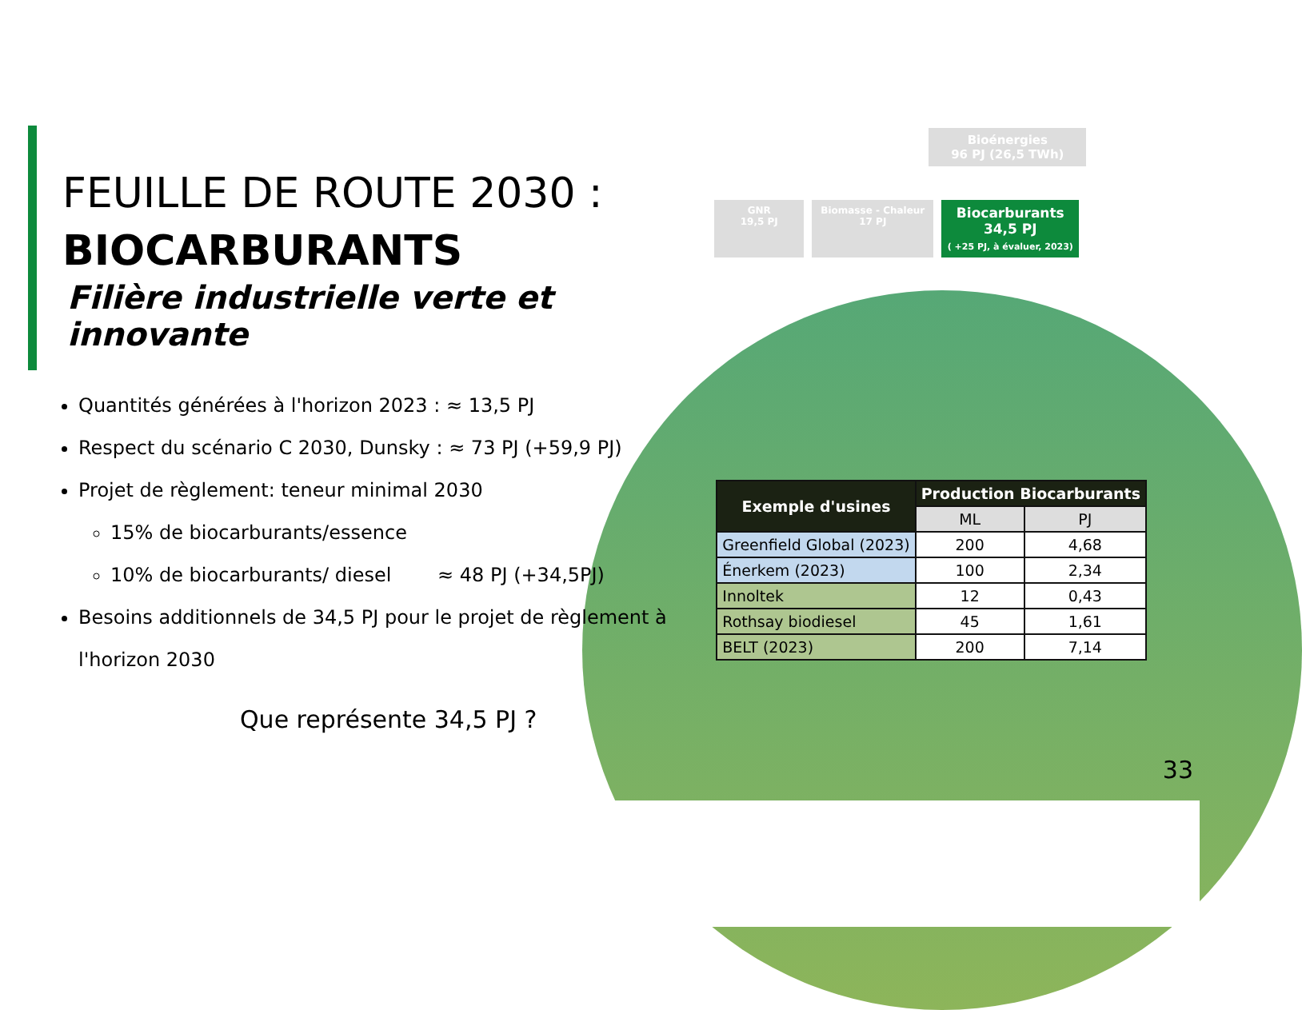FEUILLE DE ROUTE 2030 :
BIOCARBURANTS
Filière industrielle verte et innovante
Quantités générées à l'horizon 2023 : ≈ 13,5 PJ
Respect du scénario C 2030, Dunsky : ≈ 73 PJ (+59,9 PJ)
Projet de règlement: teneur minimal 2030
15% de biocarburants/essence
10% de biocarburants/ diesel ≈ 48 PJ (+34,5PJ)
Besoins additionnels de 34,5 PJ pour le projet de règlement à l'horizon 2030
Que représente 34,5 PJ ?
Bioénergies
96 PJ (26,5 TWh)
GNR
19,5 PJ
Biomasse - Chaleur
17 PJ
Biocarburants
34,5 PJ
( +25 PJ, à évaluer, 2023)
| Exemple d'usines | Production Biocarburants | |
| --- | --- | --- |
| | ML | PJ |
| Greenfield Global (2023) | 200 | 4,68 |
| Énerkem (2023) | 100 | 2,34 |
| Innoltek | 12 | 0,43 |
| Rothsay biodiesel | 45 | 1,61 |
| BELT (2023) | 200 | 7,14 |
33